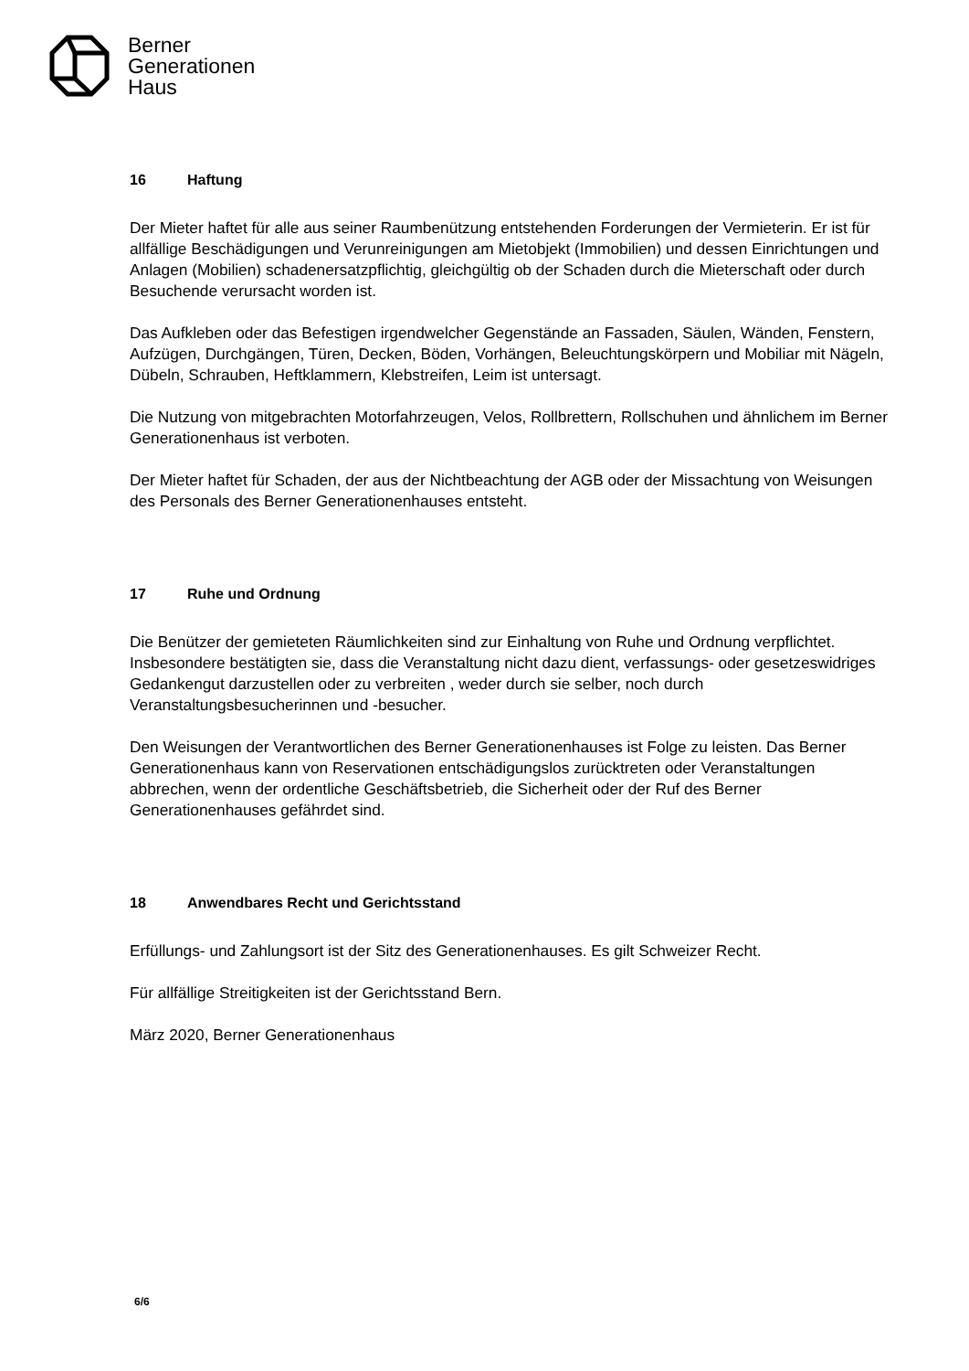Berner
Generationen
Haus
16 Haftung
Der Mieter haftet für alle aus seiner Raumbenützung entstehenden Forderungen der Vermieterin. Er ist für allfällige Beschädigungen und Verunreinigungen am Mietobjekt (Immobilien) und dessen Einrichtungen und Anlagen (Mobilien) schadenersatzpflichtig, gleichgültig ob der Schaden durch die Mieterschaft oder durch Besuchende verursacht worden ist.
Das Aufkleben oder das Befestigen irgendwelcher Gegenstände an Fassaden, Säulen, Wänden, Fenstern, Aufzügen, Durchgängen, Türen, Decken, Böden, Vorhängen, Beleuchtungskörpern und Mobiliar mit Nägeln, Dübeln, Schrauben, Heftklammern, Klebstreifen, Leim ist untersagt.
Die Nutzung von mitgebrachten Motorfahrzeugen, Velos, Rollbrettern, Rollschuhen und ähnlichem im Berner Generationenhaus ist verboten.
Der Mieter haftet für Schaden, der aus der Nichtbeachtung der AGB oder der Missachtung von Weisungen des Personals des Berner Generationenhauses entsteht.
17 Ruhe und Ordnung
Die Benützer der gemieteten Räumlichkeiten sind zur Einhaltung von Ruhe und Ordnung verpflichtet. Insbesondere bestätigten sie, dass die Veranstaltung nicht dazu dient, verfassungs- oder gesetzeswidriges Gedankengut darzustellen oder zu verbreiten , weder durch sie selber, noch durch Veranstaltungsbesucherinnen und -besucher.
Den Weisungen der Verantwortlichen des Berner Generationenhauses ist Folge zu leisten. Das Berner Generationenhaus kann von Reservationen entschädigungslos zurücktreten oder Veranstaltungen abbrechen, wenn der ordentliche Geschäftsbetrieb, die Sicherheit oder der Ruf des Berner Generationenhauses gefährdet sind.
18 Anwendbares Recht und Gerichtsstand
Erfüllungs- und Zahlungsort ist der Sitz des Generationenhauses. Es gilt Schweizer Recht.
Für allfällige Streitigkeiten ist der Gerichtsstand Bern.
März 2020, Berner Generationenhaus
6/6